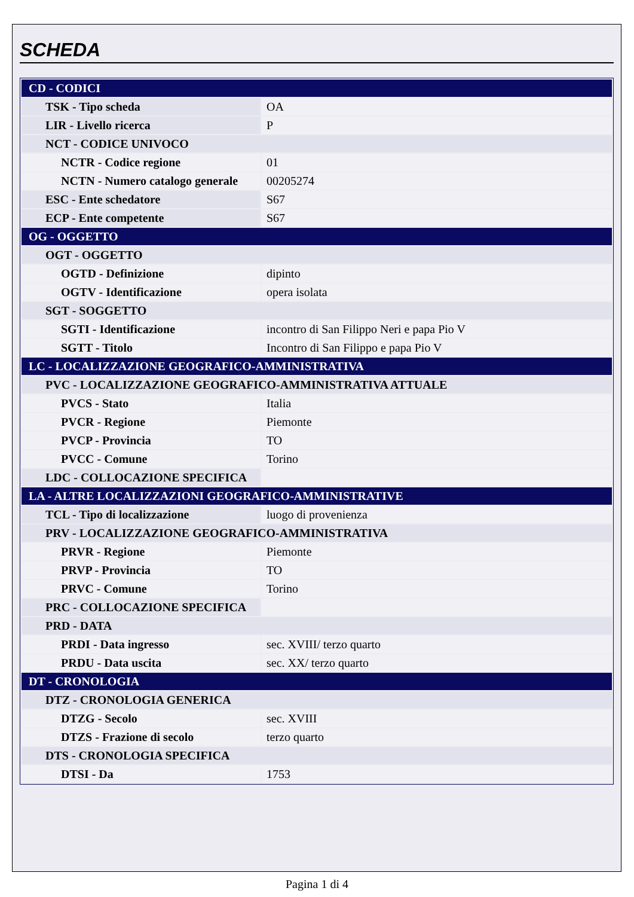SCHEDA
| CD - CODICI | |
| TSK - Tipo scheda | OA |
| LIR - Livello ricerca | P |
| NCT - CODICE UNIVOCO | |
| NCTR - Codice regione | 01 |
| NCTN - Numero catalogo generale | 00205274 |
| ESC - Ente schedatore | S67 |
| ECP - Ente competente | S67 |
| OG - OGGETTO | |
| OGT - OGGETTO | |
| OGTD - Definizione | dipinto |
| OGTV - Identificazione | opera isolata |
| SGT - SOGGETTO | |
| SGTI - Identificazione | incontro di San Filippo Neri e papa Pio V |
| SGTT - Titolo | Incontro di San Filippo e papa Pio V |
| LC - LOCALIZZAZIONE GEOGRAFICO-AMMINISTRATIVA | |
| PVC - LOCALIZZAZIONE GEOGRAFICO-AMMINISTRATIVA ATTUALE | |
| PVCS - Stato | Italia |
| PVCR - Regione | Piemonte |
| PVCP - Provincia | TO |
| PVCC - Comune | Torino |
| LDC - COLLOCAZIONE SPECIFICA | |
| LA - ALTRE LOCALIZZAZIONI GEOGRAFICO-AMMINISTRATIVE | |
| TCL - Tipo di localizzazione | luogo di provenienza |
| PRV - LOCALIZZAZIONE GEOGRAFICO-AMMINISTRATIVA | |
| PRVR - Regione | Piemonte |
| PRVP - Provincia | TO |
| PRVC - Comune | Torino |
| PRC - COLLOCAZIONE SPECIFICA | |
| PRD - DATA | |
| PRDI - Data ingresso | sec. XVIII/ terzo quarto |
| PRDU - Data uscita | sec. XX/ terzo quarto |
| DT - CRONOLOGIA | |
| DTZ - CRONOLOGIA GENERICA | |
| DTZG - Secolo | sec. XVIII |
| DTZS - Frazione di secolo | terzo quarto |
| DTS - CRONOLOGIA SPECIFICA | |
| DTSI - Da | 1753 |
Pagina 1 di 4